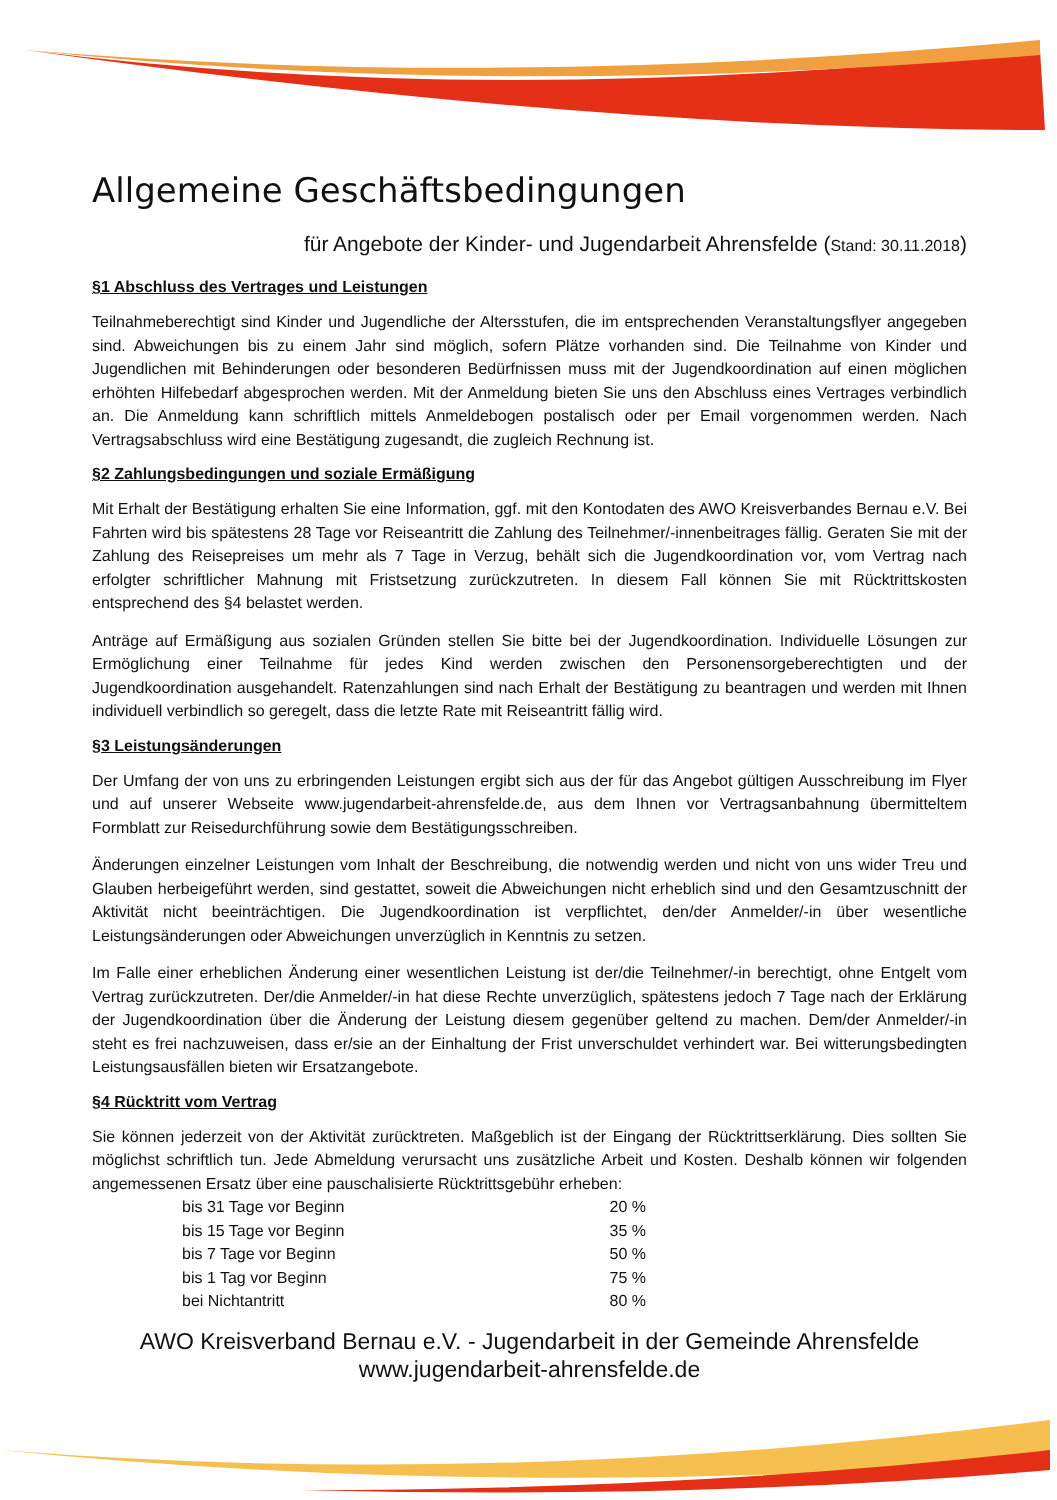Allgemeine Geschäftsbedingungen
für Angebote der Kinder- und Jugendarbeit Ahrensfelde (Stand: 30.11.2018)
§1 Abschluss des Vertrages und Leistungen
Teilnahmeberechtigt sind Kinder und Jugendliche der Altersstufen, die im entsprechenden Veranstaltungsflyer angegeben sind. Abweichungen bis zu einem Jahr sind möglich, sofern Plätze vorhanden sind. Die Teilnahme von Kinder und Jugendlichen mit Behinderungen oder besonderen Bedürfnissen muss mit der Jugendkoordination auf einen möglichen erhöhten Hilfebedarf abgesprochen werden. Mit der Anmeldung bieten Sie uns den Abschluss eines Vertrages verbindlich an. Die Anmeldung kann schriftlich mittels Anmeldebogen postalisch oder per Email vorgenommen werden. Nach Vertragsabschluss wird eine Bestätigung zugesandt, die zugleich Rechnung ist.
§2 Zahlungsbedingungen und soziale Ermäßigung
Mit Erhalt der Bestätigung erhalten Sie eine Information, ggf. mit den Kontodaten des AWO Kreisverbandes Bernau e.V. Bei Fahrten wird bis spätestens 28 Tage vor Reiseantritt die Zahlung des Teilnehmer/-innenbeitrages fällig. Geraten Sie mit der Zahlung des Reisepreises um mehr als 7 Tage in Verzug, behält sich die Jugendkoordination vor, vom Vertrag nach erfolgter schriftlicher Mahnung mit Fristsetzung zurückzutreten. In diesem Fall können Sie mit Rücktrittskosten entsprechend des §4 belastet werden.
Anträge auf Ermäßigung aus sozialen Gründen stellen Sie bitte bei der Jugendkoordination. Individuelle Lösungen zur Ermöglichung einer Teilnahme für jedes Kind werden zwischen den Personensorgeberechtigten und der Jugendkoordination ausgehandelt. Ratenzahlungen sind nach Erhalt der Bestätigung zu beantragen und werden mit Ihnen individuell verbindlich so geregelt, dass die letzte Rate mit Reiseantritt fällig wird.
§3 Leistungsänderungen
Der Umfang der von uns zu erbringenden Leistungen ergibt sich aus der für das Angebot gültigen Ausschreibung im Flyer und auf unserer Webseite www.jugendarbeit-ahrensfelde.de, aus dem Ihnen vor Vertragsanbahnung übermitteltem Formblatt zur Reisedurchführung sowie dem Bestätigungsschreiben.
Änderungen einzelner Leistungen vom Inhalt der Beschreibung, die notwendig werden und nicht von uns wider Treu und Glauben herbeigeführt werden, sind gestattet, soweit die Abweichungen nicht erheblich sind und den Gesamtzuschnitt der Aktivität nicht beeinträchtigen. Die Jugendkoordination ist verpflichtet, den/der Anmelder/-in über wesentliche Leistungsänderungen oder Abweichungen unverzüglich in Kenntnis zu setzen.
Im Falle einer erheblichen Änderung einer wesentlichen Leistung ist der/die Teilnehmer/-in berechtigt, ohne Entgelt vom Vertrag zurückzutreten. Der/die Anmelder/-in hat diese Rechte unverzüglich, spätestens jedoch 7 Tage nach der Erklärung der Jugendkoordination über die Änderung der Leistung diesem gegenüber geltend zu machen. Dem/der Anmelder/-in steht es frei nachzuweisen, dass er/sie an der Einhaltung der Frist unverschuldet verhindert war. Bei witterungsbedingten Leistungsausfällen bieten wir Ersatzangebote.
§4 Rücktritt vom Vertrag
Sie können jederzeit von der Aktivität zurücktreten. Maßgeblich ist der Eingang der Rücktrittserklärung. Dies sollten Sie möglichst schriftlich tun. Jede Abmeldung verursacht uns zusätzliche Arbeit und Kosten. Deshalb können wir folgenden angemessenen Ersatz über eine pauschalisierte Rücktrittsgebühr erheben:
| bis 31 Tage vor Beginn | 20 % |
| bis 15 Tage vor Beginn | 35 % |
| bis 7 Tage vor Beginn | 50 % |
| bis 1 Tag vor Beginn | 75 % |
| bei Nichtantritt | 80 % |
AWO Kreisverband Bernau e.V. - Jugendarbeit in der Gemeinde Ahrensfelde
www.jugendarbeit-ahrensfelde.de